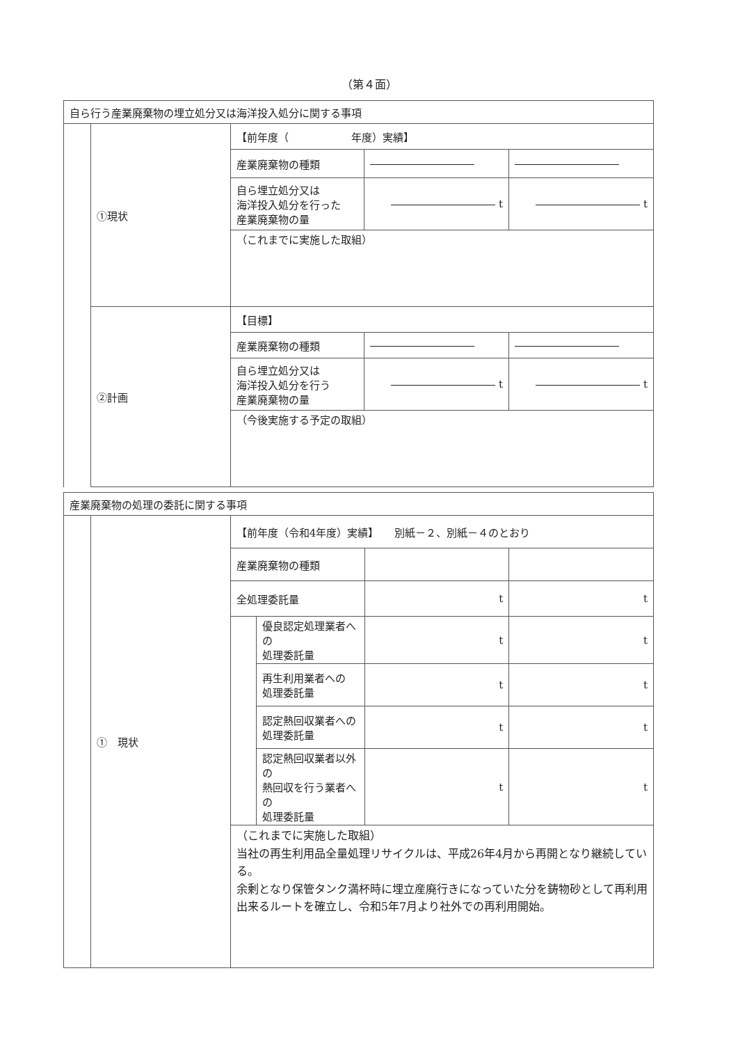（第４面）
| 自ら行う産業廃棄物の埋立処分又は海洋投入処分に関する事項 | | | | |
| | ①現状 | 【前年度（ 年度）実績】 | | |
| | | 産業廃棄物の種類 | | |
| | | 自ら埋立処分又は 海洋投入処分を行った 産業廃棄物の量 | t | t |
| | | （これまでに実施した取組） | | |
| | ②計画 | 【目標】 | | |
| | | 産業廃棄物の種類 | | |
| | | 自ら埋立処分又は 海洋投入処分を行う 産業廃棄物の量 | t | t |
| | | （今後実施する予定の取組） | | |
| 産業廃棄物の処理の委託に関する事項 | | | | | |
| | ① 現状 | 【前年度（令和4年度）実績】 別紙－２、別紙－４のとおり | | | |
| | | 産業廃棄物の種類 | | | |
| | | 全処理委託量 | | t | t |
| | | | 優良認定処理業者への 処理委託量 | t | t |
| | | | 再生利用業者への 処理委託量 | t | t |
| | | | 認定熱回収業者への 処理委託量 | t | t |
| | | | 認定熱回収業者以外の 熱回収を行う業者への 処理委託量 | t | t |
| | | （これまでに実施した取組） 当社の再生利用品全量処理リサイクルは、平成26年4月から再開となり継続している。 余剰となり保管タンク満杯時に埋立産廃行きになっていた分を鋳物砂として再利用出来るルートを確立し、令和5年7月より社外での再利用開始。 | | | |